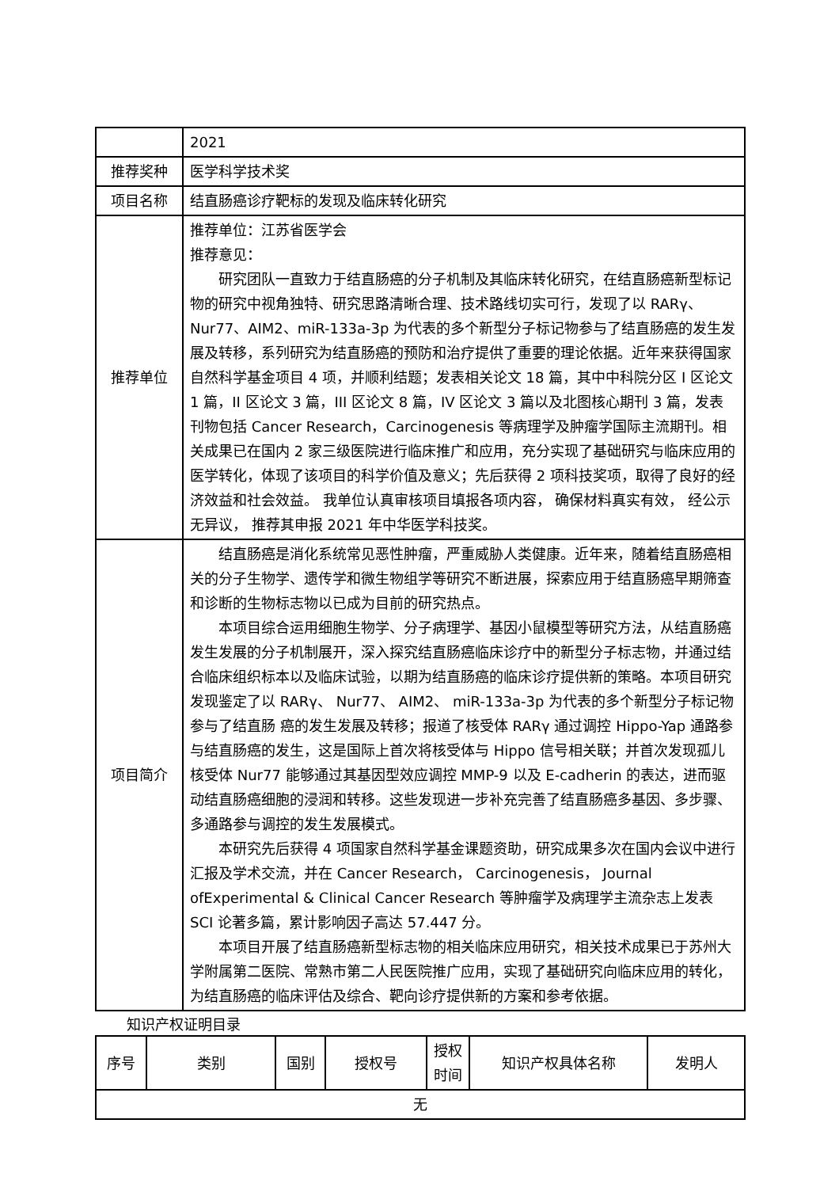| | 2021 |
| 推荐奖种 | 医学科学技术奖 |
| 项目名称 | 结直肠癌诊疗靶标的发现及临床转化研究 |
| 推荐单位 | 推荐单位：江苏省医学会 推荐意见： 研究团队一直致力于结直肠癌的分子机制及其临床转化研究，在结直肠癌新型标记物的研究中视角独特、研究思路清晰合理、技术路线切实可行，发现了以 RARγ、Nur77、AIM2、miR-133a-3p 为代表的多个新型分子标记物参与了结直肠癌的发生发展及转移，系列研究为结直肠癌的预防和治疗提供了重要的理论依据。近年来获得国家自然科学基金项目 4 项，并顺利结题；发表相关论文 18 篇，其中中科院分区 I 区论文 1 篇，II 区论文 3 篇，III 区论文 8 篇，IV 区论文 3 篇以及北图核心期刊 3 篇，发表刊物包括 Cancer Research，Carcinogenesis 等病理学及肿瘤学国际主流期刊。相关成果已在国内 2 家三级医院进行临床推广和应用，充分实现了基础研究与临床应用的医学转化，体现了该项目的科学价值及意义；先后获得 2 项科技奖项，取得了良好的经济效益和社会效益。 我单位认真审核项目填报各项内容， 确保材料真实有效， 经公示无异议， 推荐其申报 2021 年中华医学科技奖。 |
| 项目简介 | 结直肠癌是消化系统常见恶性肿瘤，严重威胁人类健康。近年来，随着结直肠癌相关的分子生物学、遗传学和微生物组学等研究不断进展，探索应用于结直肠癌早期筛查和诊断的生物标志物以已成为目前的研究热点。 本项目综合运用细胞生物学、分子病理学、基因小鼠模型等研究方法，从结直肠癌发生发展的分子机制展开，深入探究结直肠癌临床诊疗中的新型分子标志物，并通过结合临床组织标本以及临床试验，以期为结直肠癌的临床诊疗提供新的策略。本项目研究发现鉴定了以 RARγ、 Nur77、 AIM2、 miR-133a-3p 为代表的多个新型分子标记物参与了结直肠 癌的发生发展及转移；报道了核受体 RARγ 通过调控 Hippo-Yap 通路参与结直肠癌的发生，这是国际上首次将核受体与 Hippo 信号相关联；并首次发现孤儿核受体 Nur77 能够通过其基因型效应调控 MMP-9 以及 E-cadherin 的表达，进而驱动结直肠癌细胞的浸润和转移。这些发现进一步补充完善了结直肠癌多基因、多步骤、多通路参与调控的发生发展模式。 本研究先后获得 4 项国家自然科学基金课题资助，研究成果多次在国内会议中进行汇报及学术交流，并在 Cancer Research， Carcinogenesis， Journal ofExperimental & Clinical Cancer Research 等肿瘤学及病理学主流杂志上发表 SCI 论著多篇，累计影响因子高达 57.447 分。 本项目开展了结直肠癌新型标志物的相关临床应用研究，相关技术成果已于苏州大学附属第二医院、常熟市第二人民医院推广应用，实现了基础研究向临床应用的转化，为结直肠癌的临床评估及综合、靶向诊疗提供新的方案和参考依据。 |
知识产权证明目录
| 序号 | 类别 | 国别 | 授权号 | 授权 时间 | 知识产权具体名称 | 发明人 |
| --- | --- | --- | --- | --- | --- | --- |
| 无 | | | | | | |